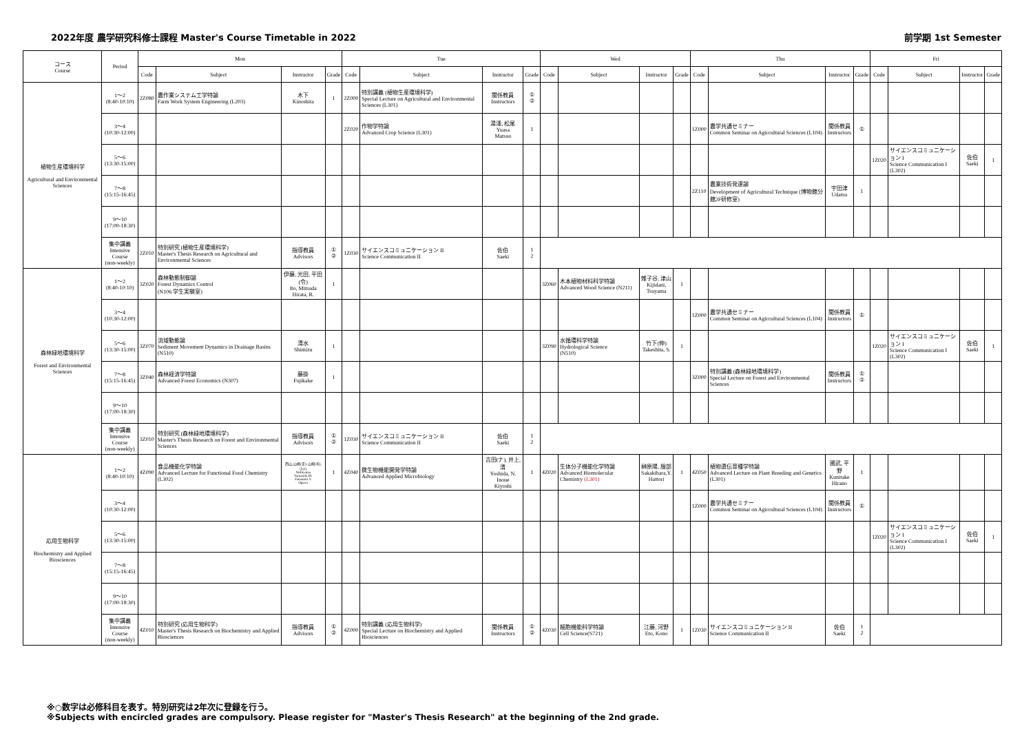2022年度 農学研究科修士課程 Master's Course Timetable in 2022 前学期 1st Semester
| コース Course | Period | Mon | | | | Tue | | | | Wed | | | | Thu | | | | Fri | | | |
| --- | --- | --- | --- | --- | --- | --- | --- | --- | --- | --- | --- | --- | --- | --- | --- | --- | --- | --- | --- | --- | --- |
| | | Code | Subject | Instructor | Grade | Code | Subject | Instructor | Grade | Code | Subject | Instructor | Grade | Code | Subject | Instructor | Grade | Code | Subject | Instructor | Grade |
| 植物生産環境科学 Agricultural and Environmental Sciences | 1～2 (8:40-10:10) | 2Z080 | 農作業システム工学特論 Farm Work System Engineering (L203) | 木下 Kinoshita | 1 | 2Z000 | 特別講義 (植物生産環境科学) Special Lecture on Agricultural and Environmental Sciences (L301) | 関係教員 Instructors | ① ② | | | | | | | | | | | | |
| | 3～4 (10:30-12:00) | | | | | 2Z020 | 作物学特論 Advanced Crop Science (L301) | 湯淺, 松尾 Yuasa Matsuo | 1 | | | | | 1Z000 | 農学共通セミナー Common Seminar on Agircultural Sciences (L104) | 関係教員 Instructors | ① | | | | |
| | 5～6 (13:30-15:00) | | | | | | | | | | | | | | | | | 1Z020 | サイエンスコミュニケーション I Science Communication I (L302) | 佐伯 Saeki | 1 |
| | 7～8 (15:15-16:45) | | | | | | | | | | | | | 2Z110 | 農業技術発達論 Development of Agricultural Technique (博物館分館2F研修室) | 宇田津 Udatsu | 1 | | | | |
| | 9～10 (17:00-18:30) | | | | | | | | | | | | | | | | | | | | |
| | 集中講義 Intensive Course (non-weekly) | 2Z010 | 特別研究 (植物生産環境科学) Master's Thesis Research on Agricultural and Environmental Sciences | 指導教員 Advisors | ① ② | 1Z030 | サイエンスコミュニケーション II Science Communication II | 佐伯 Saeki | 1 2 | | | | | | | | | | | | |
| 森林緑地環境科学 Forest and Environmental Sciences | 1～2 (8:40-10:10) | 3Z020 | 森林動態制御論 Forest Dynamics Control (N106 学生実験室) | 伊藤, 光田, 平田(令) Ito, Mitsuda Hirata, R. | 1 | | | | | 3Z060 | 木本植物材料科学特論 Advanced Wood Science (N211) | 雉子谷, 津山 Kijidani, Tsuyama | 1 | | | | | | | | |
| | 3～4 (10:30-12:00) | | | | | | | | | | | | | 1Z000 | 農学共通セミナー Common Seminar on Agircultural Sciences (L104) | 関係教員 Instructors | ① | | | | |
| | 5～6 (13:30-15:00) | 3Z070 | 流域動態論 Sediment Movement Dynamics in Drainage Basins (N510) | 清水 Shimizu | 1 | | | | | 3Z090 | 水循環科学特論 Hydrological Science (N510) | 竹下(伸) Takeshita, S. | 1 | | | | | 1Z020 | サイエンスコミュニケーション I Science Communication I (L302) | 佐伯 Saeki | 1 |
| | 7～8 (15:15-16:45) | 3Z040 | 森林経済学特論 Advanced Forest Economics (N307) | 藤掛 Fujikake | 1 | | | | | | | | | 3Z000 | 特別講義 (森林緑地環境科学) Special Lecture on Forest and Environmental Sciences | 関係教員 Instructors | ① ② | | | | |
| | 9～10 (17:00-18:30) | | | | | | | | | | | | | | | | | | | | |
| | 集中講義 Intensive Course (non-weekly) | 3Z010 | 特別研究 (森林緑地環境科学) Master's Thesis Research on Forest and Environmental Sciences | 指導教員 Advisors | ① ② | 1Z030 | サイエンスコミュニケーション II Science Communication II | 佐伯 Saeki | 1 2 | | | | | | | | | | | | |
| 応用生物科学 Biochemistry and Applied Biosciences | 1～2 (8:40-10:10) | 4Z090 | 食品機能化学特論 Advanced Lecture for Functional Food Chemistry (L302) | 西山, 山崎(正), 山崎(有), 小川 Nishiyama Yamasaki.M. Yamasaki.Y. Ogawa | 1 | 4Z040 | 微生物機能開発学特論 Advanced Applied Microbiology | 吉田(ナ), 井上, 清 Yoshida, N. Inoue Kiyoshi | 1 | 4Z020 | 生体分子機能化学特論 Advanced Biomolecular Chemistry (L301) | 榊原陽, 服部 Sakakibara,Y. Hattori | 1 | 4Z050 | 植物遺伝育種学特論 Advanced Lecture on Plant Breeding and Genetics (L301) | 國武, 平野 Kunitake Hirano | 1 | | | | |
| | 3～4 (10:30-12:00) | | | | | | | | | | | | | 1Z000 | 農学共通セミナー Common Seminar on Agircultural Sciences (L104) | 関係教員 Instructors | ① | | | | |
| | 5～6 (13:30-15:00) | | | | | | | | | | | | | | | | | 1Z020 | サイエンスコミュニケーション I Science Communication I (L302) | 佐伯 Saeki | 1 |
| | 7～8 (15:15-16:45) | | | | | | | | | | | | | | | | | | | | |
| | 9～10 (17:00-18:30) | | | | | | | | | | | | | | | | | | | | |
| | 集中講義 Intensive Course (non-weekly) | 4Z010 | 特別研究 (応用生物科学) Master's Thesis Research on Biochemistry and Applied Biosciences | 指導教員 Advisors | ① ② | 4Z000 | 特別講義 (応用生物科学) Special Lecture on Biochemistry and Applied Biosciences | 関係教員 Instructors | ① ② | 4Z030 | 細胞機能科学特論 Cell Science(S721) | 江藤, 河野 Eto, Kono | 1 | 1Z030 | サイエンスコミュニケーション II Science Communication II | 佐伯 Saeki | 1 2 | | | | |
※○数字は必修科目を表す。特別研究は2年次に登録を行う。
※Subjects with encircled grades are compulsory. Please register for "Master's Thesis Research" at the beginning of the 2nd grade.